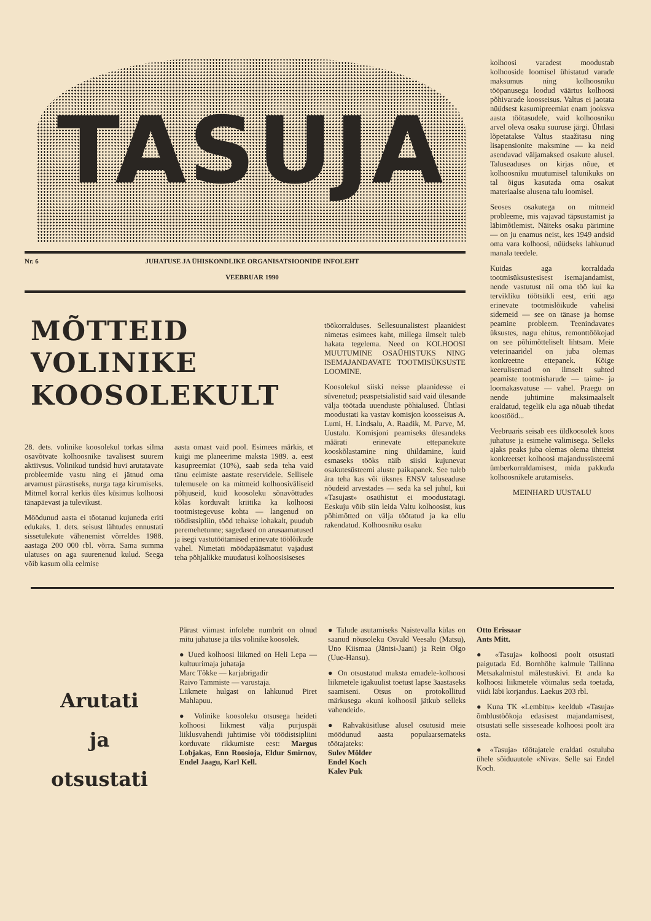TASUJA
Nr. 6 JUHATUSE JA ÜHISKONDLIKE ORGANISATSIOONIDE INFOLEHT
VEEBRUAR 1990
MÕTTEID
VOLINIKE
KOOSOLEKULT
28. dets. volinike koosolekul torkas silma osavõtvate kolhoosnike tavalisest suurem aktiivsus. Volinikud tundsid huvi arutatavate probleemide vastu ning ei jätnud oma arvamust pärastiseks, nurga taga kirumiseks. Mitmel korral kerkis üles küsimus kolhoosi tänapäevast ja tulevikust.
Möödunud aasta ei tõotanud kujuneda eriti edukaks. 1. dets. seisust lähtudes ennustati sissetulekute vähenemist võrreldes 1988. aastaga 200 000 rbl. võrra. Sama summa ulatuses on aga suurenenud kulud. Seega võib kasum olla eelmise
aasta omast vaid pool. Esimees märkis, et kuigi me planeerime maksta 1989. a. eest kasupreemiat (10%), saab seda teha vaid tänu eelmiste aastate reservidele. Sellisele tulemusele on ka mitmeid kolhoosiväliseid põhjuseid, kuid koosoleku sõnavõttudes kõlas korduvalt kriitika ka kolhoosi tootmistegevuse kohta — langenud on töödistsipliin, tööd tehakse lohakalt, puudub peremehetunne; sagedased on arusaamatused ja isegi vastutöötamised erinevate töölõikude vahel. Nimetati möödapääsmatut vajadust teha põhjalikke muudatusi kolhoosisiseses
töökorralduses. Sellesuunalistest plaanidest nimetas esimees kaht, millega ilmselt tuleb hakata tegelema. Need on KOLHOOSI MUUTUMINE OSAÜHISTUKS NING ISEMAJANDAVATE TOOTMISÜKSUSTE LOOMINE.
Koosolekul siiski neisse plaanidesse ei süvenetud; peaspetsialistid said vaid ülesande välja töötada uuenduste põhialused. Ühtlasi moodustati ka vastav komisjon koosseisus A. Lumi, H. Lindsalu, A. Raadik, M. Parve, M. Uustalu. Komisjoni peamiseks ülesandeks määrati erinevate ettepanekute kooskõlastamine ning ühildamine, kuid esmaseks tööks näib siiski kujunevat osakutesüsteemi aluste paikapanek. See tuleb ära teha kas või üksnes ENSV taluseaduse nõudeid arvestades — seda ka sel juhul, kui «Tasujast» osaühistut ei moodustatagi. Eeskuju võib siin leida Valtu kolhoosist, kus põhimõtted on välja töötatud ja ka ellu rakendatud. Kolhoosniku osaku
kolhoosi varadest moodustab kolhooside loomisel ühistatud varade maksumus ning kolhoosniku tööpanusega loodud väärtus kolhoosi põhivarade koosseisus. Valtus ei jaotata nüüdsest kasumipreemiat enam jooksva aasta töötasudele, vaid kolhoosniku arvel oleva osaku suuruse järgi. Ühtlasi lõpetatakse Valtus staažitasu ning lisapensionite maksmine — ka neid asendavad väljamaksed osakute alusel. Taluseaduses on kirjas nõue, et kolhoosniku muutumisel talunikuks on tal õigus kasutada oma osakut materiaalse alusena talu loomisel.
Seoses osakutega on mitmeid probleeme, mis vajavad täpsustamist ja läbimõtlemist. Näiteks osaku pärimine — on ju enamus neist, kes 1949 andsid oma vara kolhoosi, nüüdseks lahkunud manala teedele.
Kuidas aga korraldada tootmisüksustesisest isemajandamist, nende vastutust nii oma töö kui ka tervikliku töötsükli eest, eriti aga erinevate tootmislõikude vahelisi sidemeid — see on tänase ja homse peamine probleem. Teenindavates üksustes, nagu ehitus, remonttöökojad on see põhimõtteliselt lihtsam. Meie veterinaaridel on juba olemas konkreetne ettepanek. Kõige keerulisemad on ilmselt suhted peamiste tootmisharude — taime- ja loomakasvatuse — vahel. Praegu on nende juhtimine maksimaalselt eraldatud, tegelik elu aga nõuab tihedat koostööd...
Veebruaris seisab ees üldkoosolek koos juhatuse ja esimehe valimisega. Selleks ajaks peaks juba olemas olema ühtteist konkreetset kolhoosi majandussüsteemi ümberkorraldamisest, mida pakkuda kolhoosnikele arutamiseks.
MEINHARD UUSTALU
Arutati
ja
otsustati
Pärast viimast infolehe numbrit on olnud mitu juhatuse ja üks volinike koosolek.
● Uued kolhoosi liikmed on Heli Lepa — kultuurimaja juhataja
Marc Tõkke — karjabrigadir
Raivo Tammiste — varustaja.
Liikmete hulgast on lahkunud Piret Mahlapuu.
● Volinike koosoleku otsusega heideti kolhoosi liikmest välja purjuspäi liiklusvahendi juhtimise või töödistsipliini korduvate rikkumiste eest: Margus Lobjakas, Enn Roosioja, Eldur Smirnov, Endel Jaagu, Karl Kell.
● Talude asutamiseks Naistevalla külas on saanud nõusoleku Osvald Veesalu (Matsu), Uno Kiismaa (Jäntsi-Jaani) ja Rein Olgo (Uue-Hansu).
● On otsustatud maksta emadele-kolhoosi liikmetele igakuulist toetust lapse 3aastaseks saamiseni. Otsus on protokollitud märkusega «kuni kolhoosil jätkub selleks vahendeid».
● Rahvaküsitluse alusel osutusid meie möödunud aasta populaarsemateks töötajateks:
Sulev Mölder
Endel Koch
Kalev Puk
Otto Erissaar
Ants Mitt.
● «Tasuja» kolhoosi poolt otsustati paigutada Ed. Bornhöhe kalmule Tallinna Metsakalmistul mälestuskivi. Et anda ka kolhoosi liikmetele võimalus seda toetada, viidi läbi korjandus. Laekus 203 rbl.
● Kuna TK «Lembitu» keeldub «Tasuja» õmblustöökoja edasisest majandamisest, otsustati selle sisseseade kolhoosi poolt ära osta.
● «Tasuja» töötajatele eraldati ostuluba ühele sõiduautole «Niva». Selle sai Endel Koch.